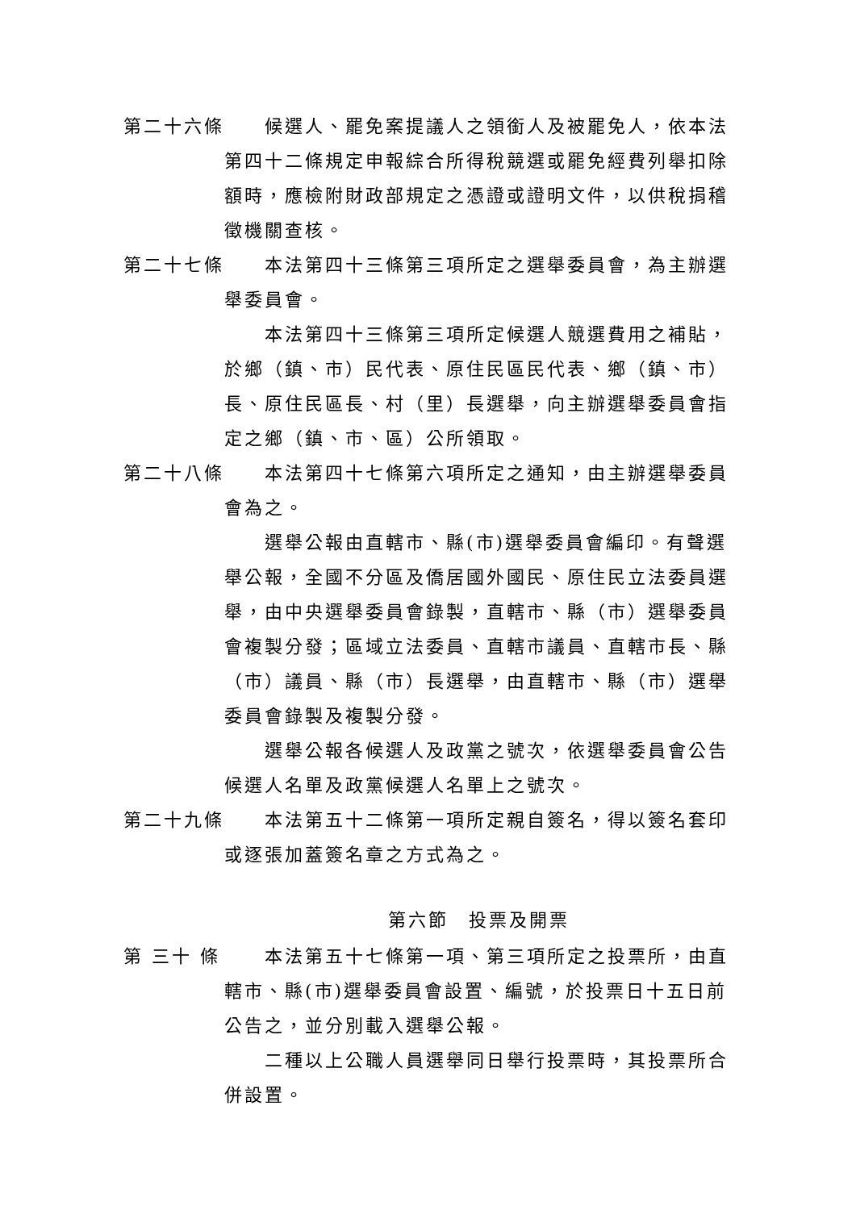第二十六條 候選人、罷免案提議人之領銜人及被罷免人，依本法第四十二條規定申報綜合所得稅競選或罷免經費列舉扣除額時，應檢附財政部規定之憑證或證明文件，以供稅捐稽徵機關查核。
第二十七條 本法第四十三條第三項所定之選舉委員會，為主辦選舉委員會。
本法第四十三條第三項所定候選人競選費用之補貼，於鄉（鎮、市）民代表、原住民區民代表、鄉（鎮、市）長、原住民區長、村（里）長選舉，向主辦選舉委員會指定之鄉（鎮、市、區）公所領取。
第二十八條 本法第四十七條第六項所定之通知，由主辦選舉委員會為之。
選舉公報由直轄市、縣(市)選舉委員會編印。有聲選舉公報，全國不分區及僑居國外國民、原住民立法委員選舉，由中央選舉委員會錄製，直轄市、縣（市）選舉委員會複製分發；區域立法委員、直轄市議員、直轄市長、縣（市）議員、縣（市）長選舉，由直轄市、縣（市）選舉委員會錄製及複製分發。
選舉公報各候選人及政黨之號次，依選舉委員會公告候選人名單及政黨候選人名單上之號次。
第二十九條 本法第五十二條第一項所定親自簽名，得以簽名套印或逐張加蓋簽名章之方式為之。
第六節　投票及開票
第 三十 條
本法第五十七條第一項、第三項所定之投票所，由直轄市、縣(市)選舉委員會設置、編號，於投票日十五日前公告之，並分別載入選舉公報。
二種以上公職人員選舉同日舉行投票時，其投票所合併設置。